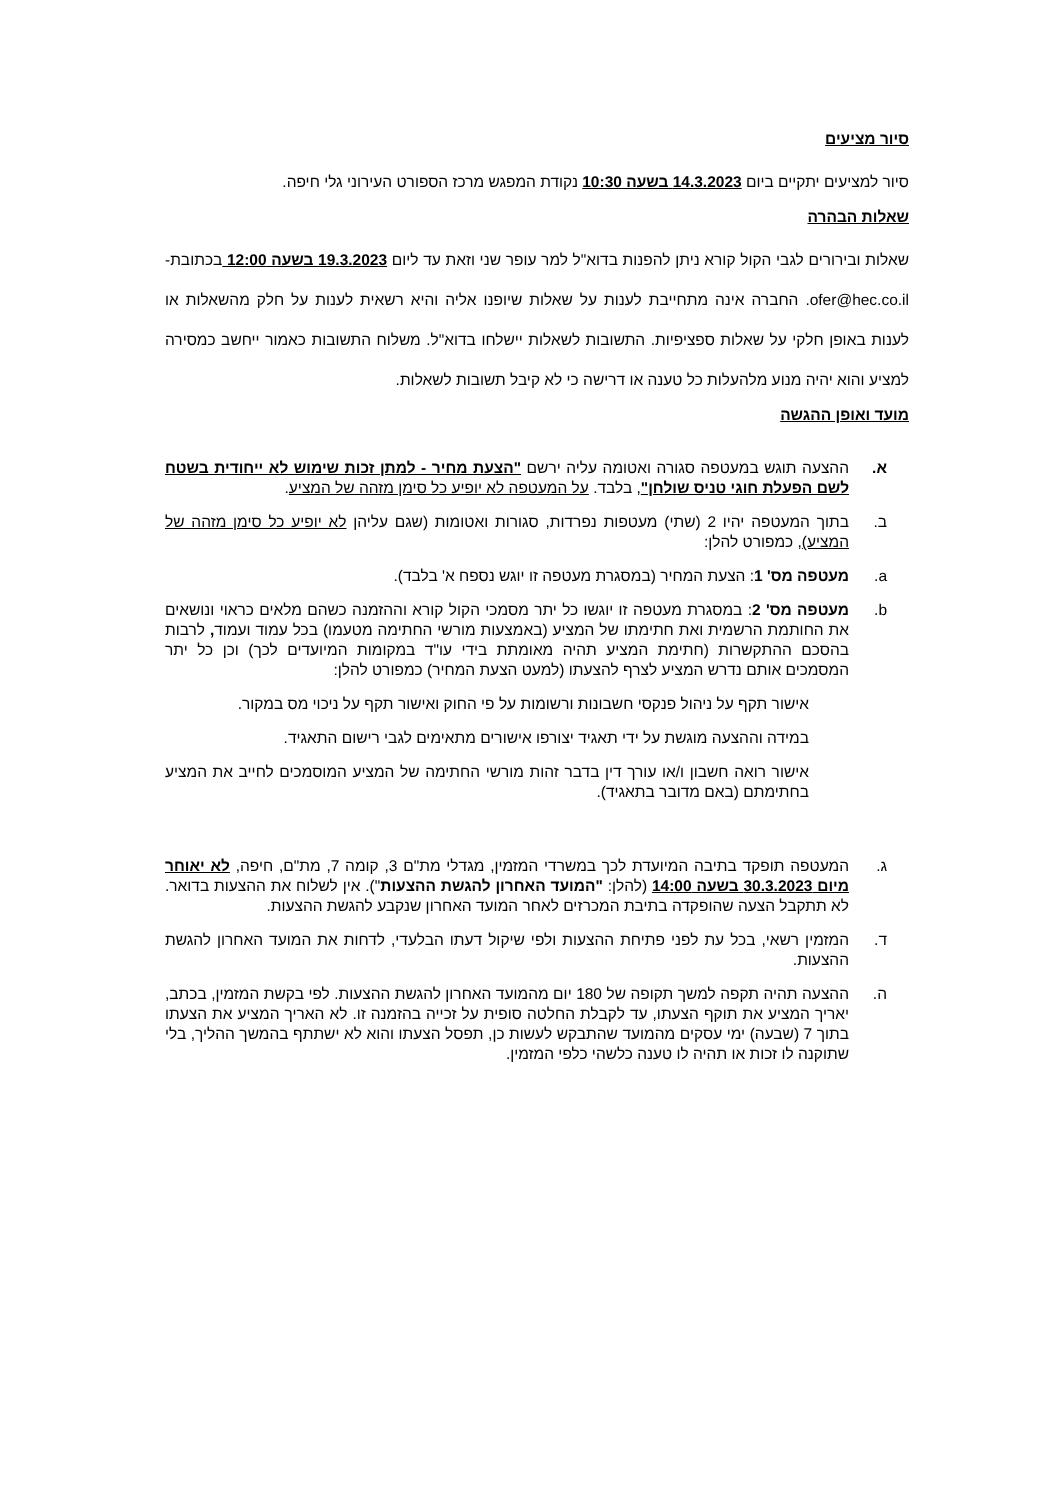סיור מציעים
סיור למציעים יתקיים ביום 14.3.2023 בשעה 10:30 נקודת המפגש מרכז הספורט העירוני גלי חיפה.
שאלות הבהרה
שאלות ובירורים לגבי הקול קורא ניתן להפנות בדוא"ל למר עופר שני וזאת עד ליום 19.3.2023 בשעה 12:00 בכתובת- ofer@hec.co.il. החברה אינה מתחייבת לענות על שאלות שיופנו אליה והיא רשאית לענות על חלק מהשאלות או לענות באופן חלקי על שאלות ספציפיות. התשובות לשאלות יישלחו בדוא"ל. משלוח התשובות כאמור ייחשב כמסירה למציע והוא יהיה מנוע מלהעלות כל טענה או דרישה כי לא קיבל תשובות לשאלות.
מועד ואופן ההגשה
א. ההצעה תוגש במעטפה סגורה ואטומה עליה ירשם "הצעת מחיר - למתן זכות שימוש לא ייחודית בשטח לשם הפעלת חוגי טניס שולחן", בלבד. על המעטפה לא יופיע כל סימן מזהה של המציע.
ב. בתוך המעטפה יהיו 2 (שתי) מעטפות נפרדות, סגורות ואטומות (שגם עליהן לא יופיע כל סימן מזהה של המציע), כמפורט להלן:
a. מעטפה מס' 1: הצעת המחיר (במסגרת מעטפה זו יוגש נספח א' בלבד).
b. מעטפה מס' 2: במסגרת מעטפה זו יוגשו כל יתר מסמכי הקול קורא וההזמנה כשהם מלאים כראוי ונושאים את החותמת הרשמית ואת חתימתו של המציע (באמצעות מורשי החתימה מטעמו) בכל עמוד ועמוד, לרבות בהסכם ההתקשרות (חתימת המציע תהיה מאומתת בידי עו"ד במקומות המיועדים לכך) וכן כל יתר המסמכים אותם נדרש המציע לצרף להצעתו (למעט הצעת המחיר) כמפורט להלן:
אישור תקף על ניהול פנקסי חשבונות ורשומות על פי החוק ואישור תקף על ניכוי מס במקור.
במידה וההצעה מוגשת על ידי תאגיד יצורפו אישורים מתאימים לגבי רישום התאגיד.
אישור רואה חשבון ו/או עורך דין בדבר זהות מורשי החתימה של המציע המוסמכים לחייב את המציע בחתימתם (באם מדובר בתאגיד).
ג. המעטפה תופקד בתיבה המיועדת לכך במשרדי המזמין, מגדלי מת"ם 3, קומה 7, מת"ם, חיפה, לא יאוחר מיום 30.3.2023 בשעה 14:00 (להלן: "המועד האחרון להגשת ההצעות"). אין לשלוח את ההצעות בדואר. לא תתקבל הצעה שהופקדה בתיבת המכרזים לאחר המועד האחרון שנקבע להגשת ההצעות.
ד. המזמין רשאי, בכל עת לפני פתיחת ההצעות ולפי שיקול דעתו הבלעדי, לדחות את המועד האחרון להגשת ההצעות.
ה. ההצעה תהיה תקפה למשך תקופה של 180 יום מהמועד האחרון להגשת ההצעות. לפי בקשת המזמין, בכתב, יאריך המציע את תוקף הצעתו, עד לקבלת החלטה סופית על זכייה בהזמנה זו. לא האריך המציע את הצעתו בתוך 7 (שבעה) ימי עסקים מהמועד שהתבקש לעשות כן, תפסל הצעתו והוא לא ישתתף בהמשך ההליך, בלי שתוקנה לו זכות או תהיה לו טענה כלשהי כלפי המזמין.